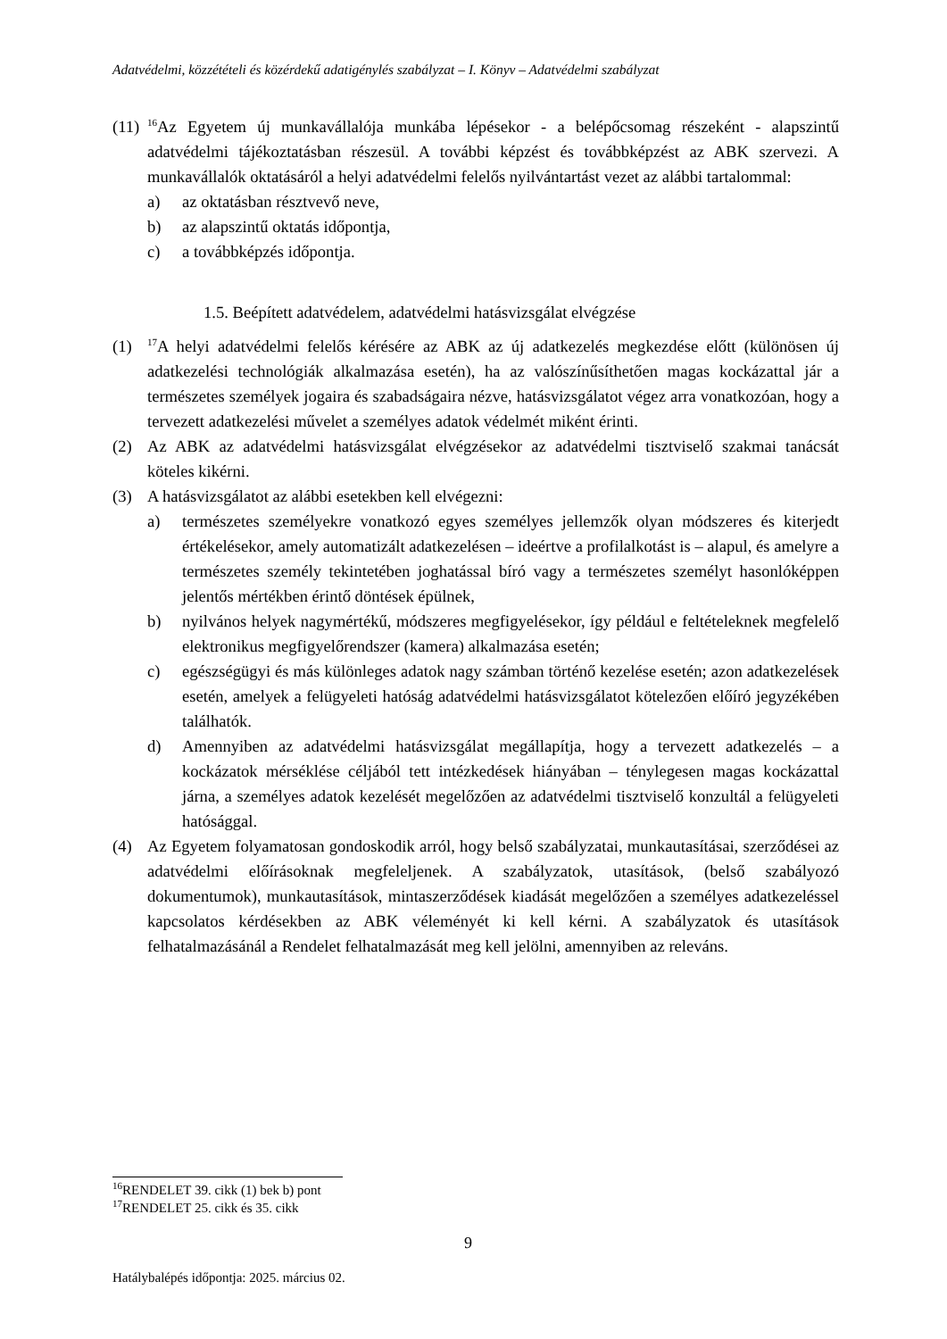Adatvédelmi, közzétételi és közérdekű adatigénylés szabályzat – I. Könyv – Adatvédelmi szabályzat
(11)
<sup>16</sup> Az Egyetem új munkavállalója munkába lépésekor - a belépőcsomag részeként - alapszintű adatvédelmi tájékoztatásban részesül. A további képzést és továbbképzést az ABK szervezi. A munkavállalók oktatásáról a helyi adatvédelmi felelős nyilvántartást vezet az alábbi tartalommal:
a) az oktatásban résztvevő neve,
b) az alapszintű oktatás időpontja,
c) a továbbképzés időpontja.
1.5. Beépített adatvédelem, adatvédelmi hatásvizsgálat elvégzése
(1)
<sup>17</sup> A helyi adatvédelmi felelős kérésére az ABK az új adatkezelés megkezdése előtt (különösen új adatkezelési technológiák alkalmazása esetén), ha az valószínűsíthetően magas kockázattal jár a természetes személyek jogaira és szabadságaira nézve, hatásvizsgálatot végez arra vonatkozóan, hogy a tervezett adatkezelési művelet a személyes adatok védelmét miként érinti.
(2) Az ABK az adatvédelmi hatásvizsgálat elvégzésekor az adatvédelmi tisztviselő szakmai tanácsát köteles kikérni.
(3) A hatásvizsgálatot az alábbi esetekben kell elvégezni:
a) természetes személyekre vonatkozó egyes személyes jellemzők olyan módszeres és kiterjedt értékelésekor, amely automatizált adatkezelésen – ideértve a profilalkotást is – alapul, és amelyre a természetes személy tekintetében joghatással bíró vagy a természetes személyt hasonlóképpen jelentős mértékben érintő döntések épülnek,
b) nyilvános helyek nagymértékű, módszeres megfigyelésekor, így például e feltételeknek megfelelő elektronikus megfigyelőrendszer (kamera) alkalmazása esetén;
c) egészségügyi és más különleges adatok nagy számban történő kezelése esetén; azon adatkezelések esetén, amelyek a felügyeleti hatóság adatvédelmi hatásvizsgálatot kötelezően előíró jegyzékében találhatók.
d) Amennyiben az adatvédelmi hatásvizsgálat megállapítja, hogy a tervezett adatkezelés – a kockázatok mérséklése céljából tett intézkedések hiányában – ténylegesen magas kockázattal járna, a személyes adatok kezelését megelőzően az adatvédelmi tisztviselő konzultál a felügyeleti hatósággal.
(4) Az Egyetem folyamatosan gondoskodik arról, hogy belső szabályzatai, munkautasításai, szerződései az adatvédelmi előírásoknak megfeleljenek. A szabályzatok, utasítások, (belső szabályozó dokumentumok), munkautasítások, mintaszerződések kiadását megelőzően a személyes adatkezeléssel kapcsolatos kérdésekben az ABK véleményét ki kell kérni. A szabályzatok és utasítások felhatalmazásánál a Rendelet felhatalmazását meg kell jelölni, amennyiben az releváns.
<sup>16</sup> RENDELET 39. cikk (1) bek b) pont
<sup>17</sup> RENDELET 25. cikk és 35. cikk
9
Hatálybalépés időpontja: 2025. március 02.